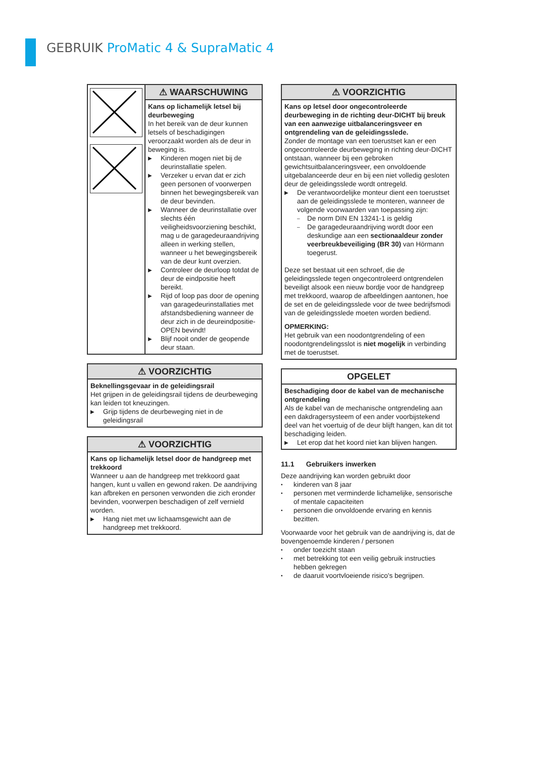GEBRUIK ProMatic 4 & SupraMatic 4
⚠ WAARSCHUWING
Kans op lichamelijk letsel bij deurbeweging
In het bereik van de deur kunnen letsels of beschadigingen veroorzaakt worden als de deur in beweging is.
▶ Kinderen mogen niet bij de deurinstallatie spelen.
▶ Verzeker u ervan dat er zich geen personen of voorwerpen binnen het bewegingsbereik van de deur bevinden.
▶ Wanneer de deurinstallatie over slechts één veiligheidsvoorziening beschikt, mag u de garagedeuraandrijving alleen in werking stellen, wanneer u het bewegingsbereik van de deur kunt overzien.
▶ Controleer de deurloop totdat de deur de eindpositie heeft bereikt.
▶ Rijd of loop pas door de opening van garagedeurinstallaties met afstandsbediening wanneer de deur zich in de deureindpositie-OPEN bevindt!
▶ Blijf nooit onder de geopende deur staan.
⚠ VOORZICHTIG
Beknellingsgevaar in de geleidingsrail
Het grijpen in de geleidingsrail tijdens de deurbeweging kan leiden tot kneuzingen.
▶ Grijp tijdens de deurbeweging niet in de geleidingsrail
⚠ VOORZICHTIG
Kans op lichamelijk letsel door de handgreep met trekkoord
Wanneer u aan de handgreep met trekkoord gaat hangen, kunt u vallen en gewond raken. De aandrijving kan afbreken en personen verwonden die zich eronder bevinden, voorwerpen beschadigen of zelf vernield worden.
▶ Hang niet met uw lichaamsgewicht aan de handgreep met trekkoord.
⚠ VOORZICHTIG
Kans op letsel door ongecontroleerde deurbeweging in de richting deur-DICHT bij breuk van een aanwezige uitbalanceringsveer en ontgrendeling van de geleidingsslede.
Zonder de montage van een toerustset kan er een ongecontroleerde deurbeweging in richting deur-DICHT ontstaan, wanneer bij een gebroken gewichtsuitbalanceringsveer, een onvoldoende uitgebalanceerde deur en bij een niet volledig gesloten deur de geleidingsslede wordt ontregeld.
▶ De verantwoordelijke monteur dient een toerustset aan de geleidingsslede te monteren, wanneer de volgende voorwaarden van toepassing zijn:
– De norm DIN EN 13241-1 is geldig
– De garagedeuraandrijving wordt door een deskundige aan een sectionaaldeur zonder veerbreukbeveiliging (BR 30) van Hörmann toegerust.
Deze set bestaat uit een schroef, die de geleidingsslede tegen ongecontroleerd ontgrendelen beveiligt alsook een nieuw bordje voor de handgreep met trekkoord, waarop de afbeeldingen aantonen, hoe de set en de geleidingsslede voor de twee bedrijfsmodi van de geleidingsslede moeten worden bediend.
OPMERKING:
Het gebruik van een noodontgrendeling of een noodontgrendelingsslot is niet mogelijk in verbinding met de toerustset.
OPGELET
Beschadiging door de kabel van de mechanische ontgrendeling
Als de kabel van de mechanische ontgrendeling aan een dakdragersysteem of een ander voorbijstekend deel van het voertuig of de deur blijft hangen, kan dit tot beschadiging leiden.
▶ Let erop dat het koord niet kan blijven hangen.
11.1 Gebruikers inwerken
Deze aandrijving kan worden gebruikt door
• kinderen van 8 jaar
• personen met verminderde lichamelijke, sensorische of mentale capaciteiten
• personen die onvoldoende ervaring en kennis bezitten.
Voorwaarde voor het gebruik van de aandrijving is, dat de bovengenoemde kinderen / personen
• onder toezicht staan
• met betrekking tot een veilig gebruik instructies hebben gekregen
• de daaruit voortvloeiende risico's begrijpen.